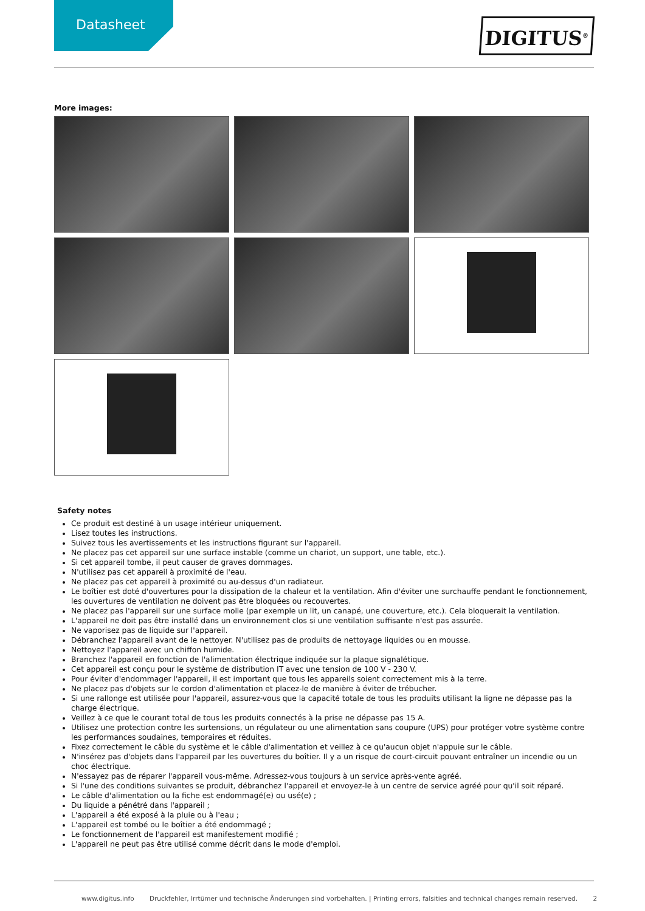Datasheet
DIGITUS<sup>®</sup>
More images:
Safety notes
Ce produit est destiné à un usage intérieur uniquement.
Lisez toutes les instructions.
Suivez tous les avertissements et les instructions figurant sur l'appareil.
Ne placez pas cet appareil sur une surface instable (comme un chariot, un support, une table, etc.).
Si cet appareil tombe, il peut causer de graves dommages.
N'utilisez pas cet appareil à proximité de l'eau.
Ne placez pas cet appareil à proximité ou au-dessus d'un radiateur.
Le boîtier est doté d'ouvertures pour la dissipation de la chaleur et la ventilation. Afin d'éviter une surchauffe pendant le fonctionnement, les ouvertures de ventilation ne doivent pas être bloquées ou recouvertes.
Ne placez pas l'appareil sur une surface molle (par exemple un lit, un canapé, une couverture, etc.). Cela bloquerait la ventilation.
L'appareil ne doit pas être installé dans un environnement clos si une ventilation suffisante n'est pas assurée.
Ne vaporisez pas de liquide sur l'appareil.
Débranchez l'appareil avant de le nettoyer. N'utilisez pas de produits de nettoyage liquides ou en mousse.
Nettoyez l'appareil avec un chiffon humide.
Branchez l'appareil en fonction de l'alimentation électrique indiquée sur la plaque signalétique.
Cet appareil est conçu pour le système de distribution IT avec une tension de 100 V - 230 V.
Pour éviter d'endommager l'appareil, il est important que tous les appareils soient correctement mis à la terre.
Ne placez pas d'objets sur le cordon d'alimentation et placez-le de manière à éviter de trébucher.
Si une rallonge est utilisée pour l'appareil, assurez-vous que la capacité totale de tous les produits utilisant la ligne ne dépasse pas la charge électrique.
Veillez à ce que le courant total de tous les produits connectés à la prise ne dépasse pas 15 A.
Utilisez une protection contre les surtensions, un régulateur ou une alimentation sans coupure (UPS) pour protéger votre système contre les performances soudaines, temporaires et réduites.
Fixez correctement le câble du système et le câble d'alimentation et veillez à ce qu'aucun objet n'appuie sur le câble.
N'insérez pas d'objets dans l'appareil par les ouvertures du boîtier. Il y a un risque de court-circuit pouvant entraîner un incendie ou un choc électrique.
N'essayez pas de réparer l'appareil vous-même. Adressez-vous toujours à un service après-vente agréé.
Si l'une des conditions suivantes se produit, débranchez l'appareil et envoyez-le à un centre de service agréé pour qu'il soit réparé.
Le câble d'alimentation ou la fiche est endommagé(e) ou usé(e) ;
Du liquide a pénétré dans l'appareil ;
L'appareil a été exposé à la pluie ou à l'eau ;
L'appareil est tombé ou le boîtier a été endommagé ;
Le fonctionnement de l'appareil est manifestement modifié ;
L'appareil ne peut pas être utilisé comme décrit dans le mode d'emploi.
www.digitus.info Druckfehler, Irrtümer und technische Änderungen sind vorbehalten. | Printing errors, falsities and technical changes remain reserved. 2